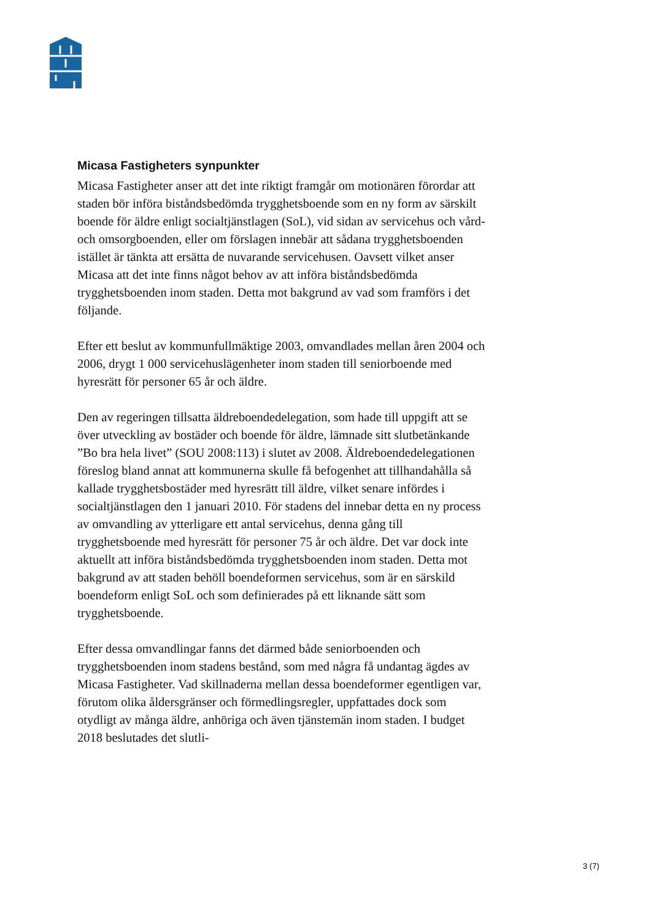Micasa Fastigheters synpunkter
Micasa Fastigheter anser att det inte riktigt framgår om motionären förordar att staden bör införa biståndsbedömda trygghetsboende som en ny form av särskilt boende för äldre enligt socialtjänstlagen (SoL), vid sidan av servicehus och vård- och omsorgboenden, eller om förslagen innebär att sådana trygghetsboenden istället är tänkta att ersätta de nuvarande servicehusen. Oavsett vilket anser Micasa att det inte finns något behov av att införa biståndsbedömda trygghetsboenden inom staden. Detta mot bakgrund av vad som framförs i det följande.
Efter ett beslut av kommunfullmäktige 2003, omvandlades mellan åren 2004 och 2006, drygt 1 000 servicehuslägenheter inom staden till seniorboende med hyresrätt för personer 65 år och äldre.
Den av regeringen tillsatta äldreboendedelegation, som hade till uppgift att se över utveckling av bostäder och boende för äldre, lämnade sitt slutbetänkande ”Bo bra hela livet” (SOU 2008:113) i slutet av 2008. Äldreboendedelegationen föreslog bland annat att kommunerna skulle få befogenhet att tillhandahålla så kallade trygghetsbostäder med hyresrätt till äldre, vilket senare infördes i socialtjänstlagen den 1 januari 2010. För stadens del innebar detta en ny process av omvandling av ytterligare ett antal servicehus, denna gång till trygghetsboende med hyresrätt för personer 75 år och äldre. Det var dock inte aktuellt att införa biståndsbedömda trygghetsboenden inom staden. Detta mot bakgrund av att staden behöll boendeformen servicehus, som är en särskild boendeform enligt SoL och som definierades på ett liknande sätt som trygghetsboende.
Efter dessa omvandlingar fanns det därmed både seniorboenden och trygghetsboenden inom stadens bestånd, som med några få undantag ägdes av Micasa Fastigheter. Vad skillnaderna mellan dessa boendeformer egentligen var, förutom olika åldersgränser och förmedlingsregler, uppfattades dock som otydligt av många äldre, anhöriga och även tjänstemän inom staden. I budget 2018 beslutades det slutli-
3 (7)